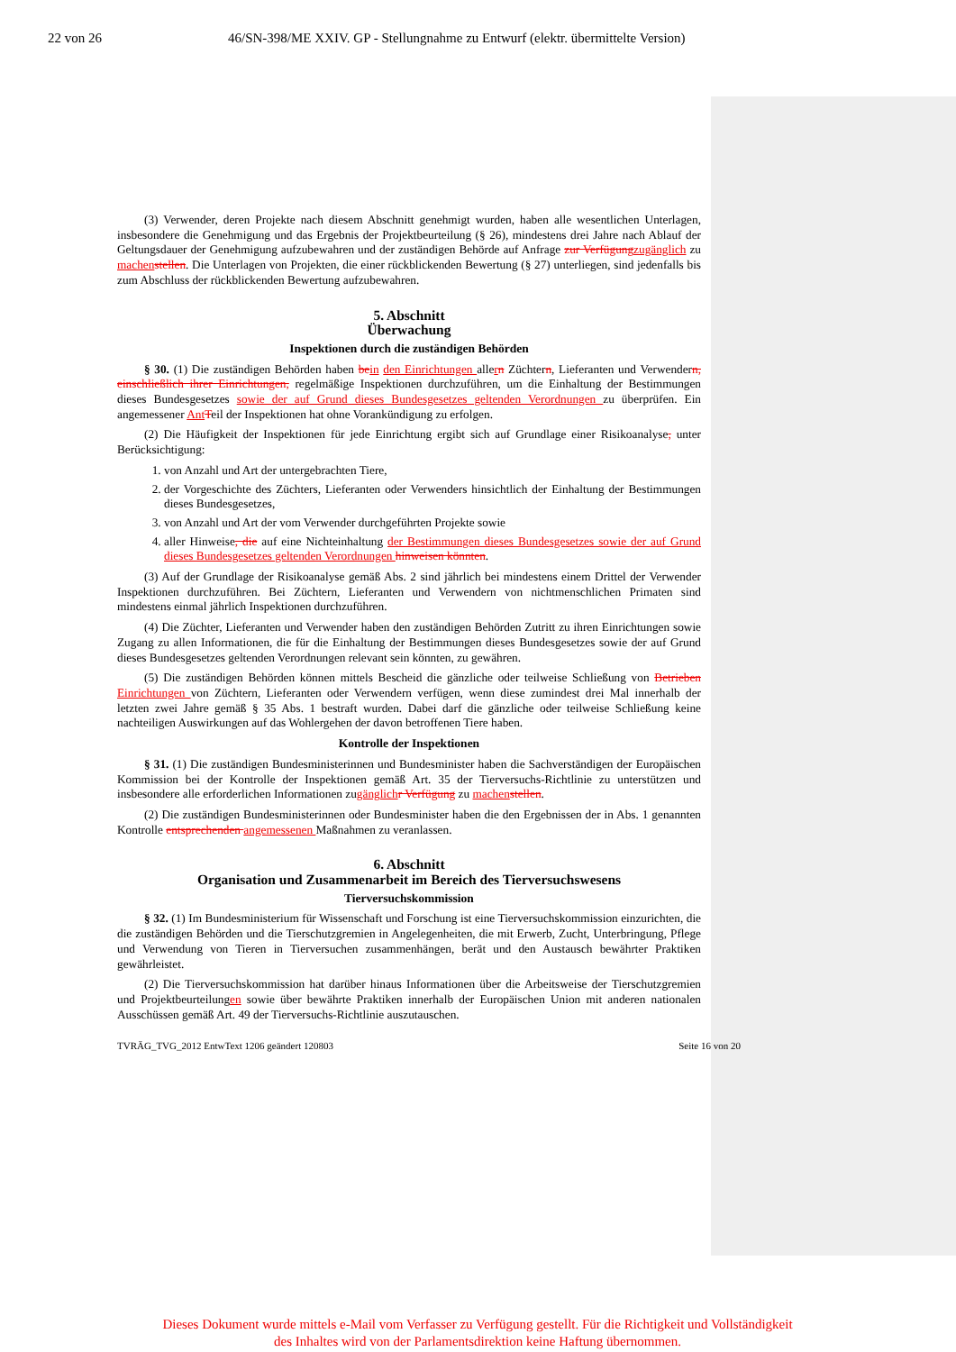22 von 26 46/SN-398/ME XXIV. GP - Stellungnahme zu Entwurf (elektr. übermittelte Version)
(3) Verwender, deren Projekte nach diesem Abschnitt genehmigt wurden, haben alle wesentlichen Unterlagen, insbesondere die Genehmigung und das Ergebnis der Projektbeurteilung (§ 26), mindestens drei Jahre nach Ablauf der Geltungsdauer der Genehmigung aufzubewahren und der zuständigen Behörde auf Anfrage zur Verfügung zugänglich zu machen stellen. Die Unterlagen von Projekten, die einer rückblickenden Bewertung (§ 27) unterliegen, sind jedenfalls bis zum Abschluss der rückblickenden Bewertung aufzubewahren.
5. Abschnitt
Überwachung
Inspektionen durch die zuständigen Behörden
§ 30. (1) Die zuständigen Behörden haben be in den Einrichtungen allern Züchtern, Lieferanten und Verwendern, einschließlich ihrer Einrichtungen, regelmäßige Inspektionen durchzuführen, um die Einhaltung der Bestimmungen dieses Bundesgesetzes sowie der auf Grund dieses Bundesgesetzes geltenden Verordnungen zu überprüfen. Ein angemessener Ant Teil der Inspektionen hat ohne Vorankündigung zu erfolgen.
(2) Die Häufigkeit der Inspektionen für jede Einrichtung ergibt sich auf Grundlage einer Risikoanalyse, unter Berücksichtigung:
1. von Anzahl und Art der untergebrachten Tiere,
2. der Vorgeschichte des Züchters, Lieferanten oder Verwenders hinsichtlich der Einhaltung der Bestimmungen dieses Bundesgesetzes,
3. von Anzahl und Art der vom Verwender durchgeführten Projekte sowie
4. aller Hinweise, die auf eine Nichteinhaltung der Bestimmungen dieses Bundesgesetzes sowie der auf Grund dieses Bundesgesetzes geltenden Verordnungen hinweisen könnten.
(3) Auf der Grundlage der Risikoanalyse gemäß Abs. 2 sind jährlich bei mindestens einem Drittel der Verwender Inspektionen durchzuführen. Bei Züchtern, Lieferanten und Verwendern von nichtmenschlichen Primaten sind mindestens einmal jährlich Inspektionen durchzuführen.
(4) Die Züchter, Lieferanten und Verwender haben den zuständigen Behörden Zutritt zu ihren Einrichtungen sowie Zugang zu allen Informationen, die für die Einhaltung der Bestimmungen dieses Bundesgesetzes sowie der auf Grund dieses Bundesgesetzes geltenden Verordnungen relevant sein könnten, zu gewähren.
(5) Die zuständigen Behörden können mittels Bescheid die gänzliche oder teilweise Schließung von Betrieben Einrichtungen von Züchtern, Lieferanten oder Verwendern verfügen, wenn diese zumindest drei Mal innerhalb der letzten zwei Jahre gemäß § 35 Abs. 1 bestraft wurden. Dabei darf die gänzliche oder teilweise Schließung keine nachteiligen Auswirkungen auf das Wohlergehen der davon betroffenen Tiere haben.
Kontrolle der Inspektionen
§ 31. (1) Die zuständigen Bundesministerinnen und Bundesminister haben die Sachverständigen der Europäischen Kommission bei der Kontrolle der Inspektionen gemäß Art. 35 der Tierversuchs-Richtlinie zu unterstützen und insbesondere alle erforderlichen Informationen zugänglich r Verfügung zu machen stellen.
(2) Die zuständigen Bundesministerinnen oder Bundesminister haben die den Ergebnissen der in Abs. 1 genannten Kontrolle entsprechenden angemessenen Maßnahmen zu veranlassen.
6. Abschnitt
Organisation und Zusammenarbeit im Bereich des Tierversuchswesens
Tierversuchskommission
§ 32. (1) Im Bundesministerium für Wissenschaft und Forschung ist eine Tierversuchskommission einzurichten, die die zuständigen Behörden und die Tierschutzgremien in Angelegenheiten, die mit Erwerb, Zucht, Unterbringung, Pflege und Verwendung von Tieren in Tierversuchen zusammenhängen, berät und den Austausch bewährter Praktiken gewährleistet.
(2) Die Tierversuchskommission hat darüber hinaus Informationen über die Arbeitsweise der Tierschutzgremien und Projektbeurteilungen sowie über bewährte Praktiken innerhalb der Europäischen Union mit anderen nationalen Ausschüssen gemäß Art. 49 der Tierversuchs-Richtlinie auszutauschen.
TVRÄG_TVG_2012 EntwText 1206 geändert 120803 Seite 16 von 20
Dieses Dokument wurde mittels e-Mail vom Verfasser zu Verfügung gestellt. Für die Richtigkeit und Vollständigkeit des Inhaltes wird von der Parlamentsdirektion keine Haftung übernommen.